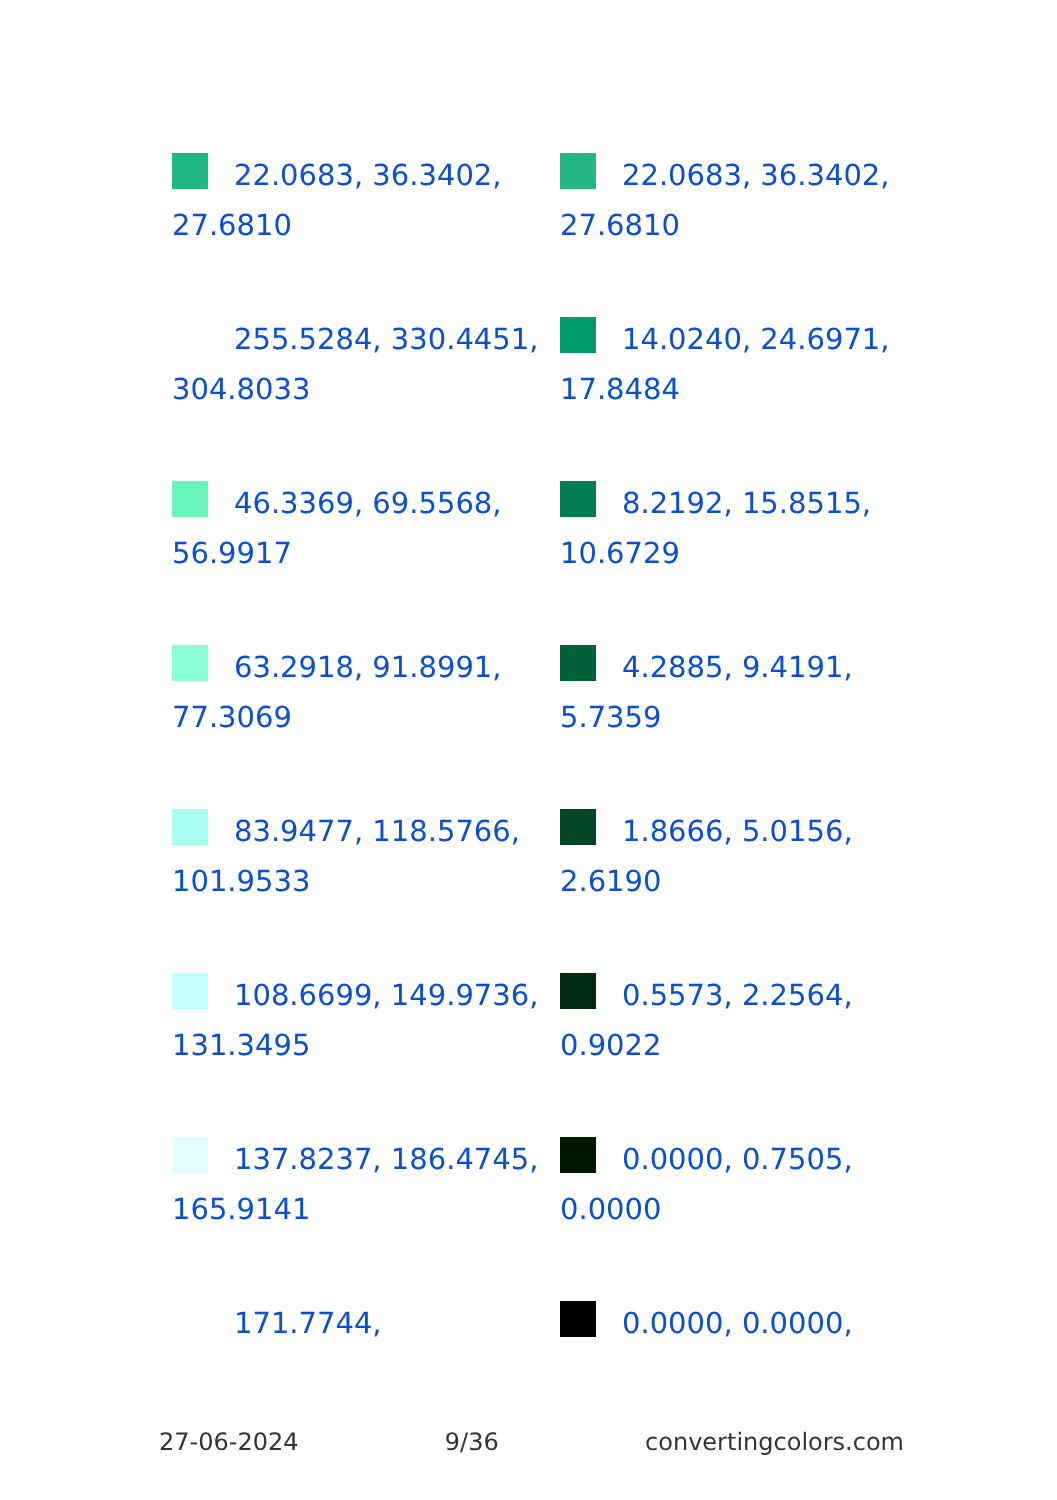22.0683, 36.3402, 27.6810
22.0683, 36.3402, 27.6810
255.5284, 330.4451, 304.8033
14.0240, 24.6971, 17.8484
46.3369, 69.5568, 56.9917
8.2192, 15.8515, 10.6729
63.2918, 91.8991, 77.3069
4.2885, 9.4191, 5.7359
83.9477, 118.5766, 101.9533
1.8666, 5.0156, 2.6190
108.6699, 149.9736, 131.3495
0.5573, 2.2564, 0.9022
137.8237, 186.4745, 165.9141
0.0000, 0.7505, 0.0000
171.7744,
0.0000, 0.0000,
27-06-2024 9/36 convertingcolors.com